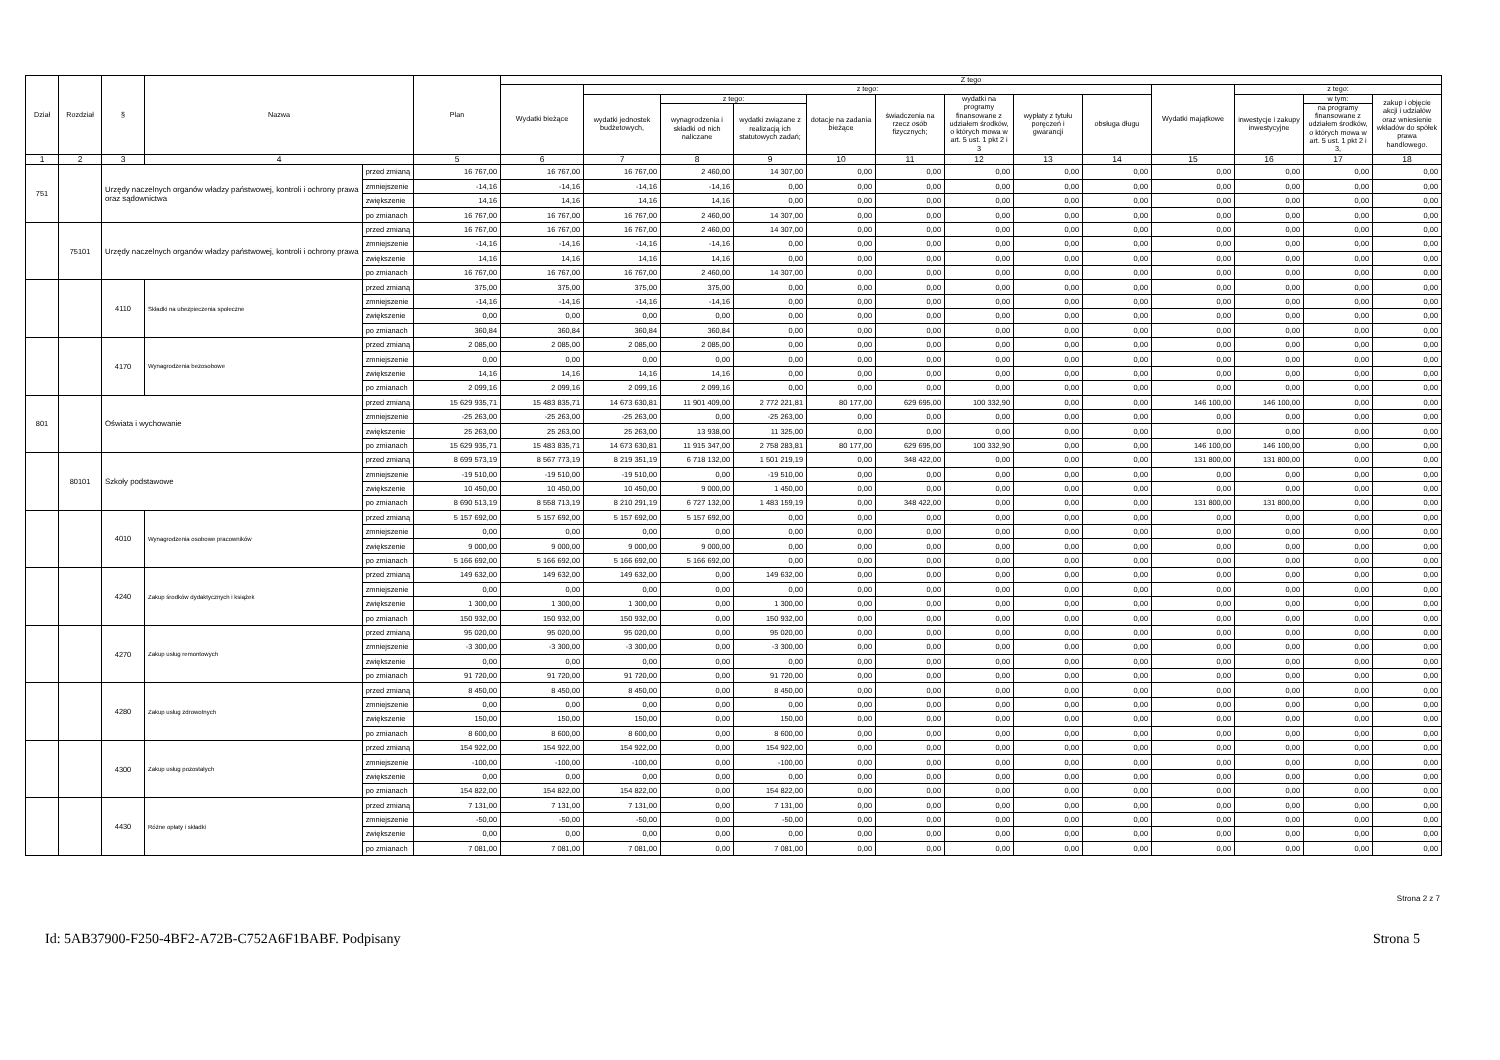| Dział | Rozdział | § | Nazwa | | Plan | Z tego | | | | | | | | | | | | |
| --- | --- | --- | --- | --- | --- | --- | --- | --- | --- | --- | --- | --- | --- | --- | --- | --- | --- | --- |
| | | | | | | Wydatki bieżące | z tego: | | | | | | | | Wydatki majątkowe | z tego: | | |
| | | | | | | | wydatki jednostek budżetowych, | z tego: | | dotacje na zadania bieżące | świadczenia na rzecz osób fizycznych; | wydatki na programy finansowane z udziałem środków, o których mowa w art. 5 ust. 1 pkt 2 i 3 | wypłaty z tytułu poręczeń i gwarancji | obsługa długu | | inwestycje i zakupy inwestycyjne | w tym: | zakup i objęcie akcji i udziałów oraz wniesienie wkładów do spółek prawa handlowego. |
| | | | | | | | | wynagrodzenia i składki od nich naliczane | wydatki związane z realizacją ich statutowych zadań; | | | | | | | | na programy finansowane z udziałem środków, o których mowa w art. 5 ust. 1 pkt 2 i 3, | |
| 1 | 2 | 3 | 4 | | 5 | 6 | 7 | 8 | 9 | 10 | 11 | 12 | 13 | 14 | 15 | 16 | 17 | 18 |
| 751 | | Urzędy naczelnych organów władzy państwowej, kontroli i ochrony prawa oraz sądownictwa | | przed zmianą | 16 767,00 | 16 767,00 | 16 767,00 | 2 460,00 | 14 307,00 | 0,00 | 0,00 | 0,00 | 0,00 | 0,00 | 0,00 | 0,00 | 0,00 | 0,00 |
| | | | | zmniejszenie | -14,16 | -14,16 | -14,16 | -14,16 | 0,00 | 0,00 | 0,00 | 0,00 | 0,00 | 0,00 | 0,00 | 0,00 | 0,00 | 0,00 |
| | | | | zwiększenie | 14,16 | 14,16 | 14,16 | 14,16 | 0,00 | 0,00 | 0,00 | 0,00 | 0,00 | 0,00 | 0,00 | 0,00 | 0,00 | 0,00 |
| | | | | po zmianach | 16 767,00 | 16 767,00 | 16 767,00 | 2 460,00 | 14 307,00 | 0,00 | 0,00 | 0,00 | 0,00 | 0,00 | 0,00 | 0,00 | 0,00 | 0,00 |
| | 75101 | Urzędy naczelnych organów władzy państwowej, kontroli i ochrony prawa | | przed zmianą | 16 767,00 | 16 767,00 | 16 767,00 | 2 460,00 | 14 307,00 | 0,00 | 0,00 | 0,00 | 0,00 | 0,00 | 0,00 | 0,00 | 0,00 | 0,00 |
| | | | | zmniejszenie | -14,16 | -14,16 | -14,16 | -14,16 | 0,00 | 0,00 | 0,00 | 0,00 | 0,00 | 0,00 | 0,00 | 0,00 | 0,00 | 0,00 |
| | | | | zwiększenie | 14,16 | 14,16 | 14,16 | 14,16 | 0,00 | 0,00 | 0,00 | 0,00 | 0,00 | 0,00 | 0,00 | 0,00 | 0,00 | 0,00 |
| | | | | po zmianach | 16 767,00 | 16 767,00 | 16 767,00 | 2 460,00 | 14 307,00 | 0,00 | 0,00 | 0,00 | 0,00 | 0,00 | 0,00 | 0,00 | 0,00 | 0,00 |
| | | 4110 | Składki na ubezpieczenia społeczne | przed zmianą | 375,00 | 375,00 | 375,00 | 375,00 | 0,00 | 0,00 | 0,00 | 0,00 | 0,00 | 0,00 | 0,00 | 0,00 | 0,00 | 0,00 |
| | | | | zmniejszenie | -14,16 | -14,16 | -14,16 | -14,16 | 0,00 | 0,00 | 0,00 | 0,00 | 0,00 | 0,00 | 0,00 | 0,00 | 0,00 | 0,00 |
| | | | | zwiększenie | 0,00 | 0,00 | 0,00 | 0,00 | 0,00 | 0,00 | 0,00 | 0,00 | 0,00 | 0,00 | 0,00 | 0,00 | 0,00 | 0,00 |
| | | | | po zmianach | 360,84 | 360,84 | 360,84 | 360,84 | 0,00 | 0,00 | 0,00 | 0,00 | 0,00 | 0,00 | 0,00 | 0,00 | 0,00 | 0,00 |
| | | 4170 | Wynagrodzenia bezosobowe | przed zmianą | 2 085,00 | 2 085,00 | 2 085,00 | 2 085,00 | 0,00 | 0,00 | 0,00 | 0,00 | 0,00 | 0,00 | 0,00 | 0,00 | 0,00 | 0,00 |
| | | | | zmniejszenie | 0,00 | 0,00 | 0,00 | 0,00 | 0,00 | 0,00 | 0,00 | 0,00 | 0,00 | 0,00 | 0,00 | 0,00 | 0,00 | 0,00 |
| | | | | zwiększenie | 14,16 | 14,16 | 14,16 | 14,16 | 0,00 | 0,00 | 0,00 | 0,00 | 0,00 | 0,00 | 0,00 | 0,00 | 0,00 | 0,00 |
| | | | | po zmianach | 2 099,16 | 2 099,16 | 2 099,16 | 2 099,16 | 0,00 | 0,00 | 0,00 | 0,00 | 0,00 | 0,00 | 0,00 | 0,00 | 0,00 | 0,00 |
| 801 | | Oświata i wychowanie | | przed zmianą | 15 629 935,71 | 15 483 835,71 | 14 673 630,81 | 11 901 409,00 | 2 772 221,81 | 80 177,00 | 629 695,00 | 100 332,90 | 0,00 | 0,00 | 146 100,00 | 146 100,00 | 0,00 | 0,00 |
| | | | | zmniejszenie | -25 263,00 | -25 263,00 | -25 263,00 | 0,00 | -25 263,00 | 0,00 | 0,00 | 0,00 | 0,00 | 0,00 | 0,00 | 0,00 | 0,00 | 0,00 |
| | | | | zwiększenie | 25 263,00 | 25 263,00 | 25 263,00 | 13 938,00 | 11 325,00 | 0,00 | 0,00 | 0,00 | 0,00 | 0,00 | 0,00 | 0,00 | 0,00 | 0,00 |
| | | | | po zmianach | 15 629 935,71 | 15 483 835,71 | 14 673 630,81 | 11 915 347,00 | 2 758 283,81 | 80 177,00 | 629 695,00 | 100 332,90 | 0,00 | 0,00 | 146 100,00 | 146 100,00 | 0,00 | 0,00 |
| | 80101 | Szkoły podstawowe | | przed zmianą | 8 699 573,19 | 8 567 773,19 | 8 219 351,19 | 6 718 132,00 | 1 501 219,19 | 0,00 | 348 422,00 | 0,00 | 0,00 | 0,00 | 131 800,00 | 131 800,00 | 0,00 | 0,00 |
| | | | | zmniejszenie | -19 510,00 | -19 510,00 | -19 510,00 | 0,00 | -19 510,00 | 0,00 | 0,00 | 0,00 | 0,00 | 0,00 | 0,00 | 0,00 | 0,00 | 0,00 |
| | | | | zwiększenie | 10 450,00 | 10 450,00 | 10 450,00 | 9 000,00 | 1 450,00 | 0,00 | 0,00 | 0,00 | 0,00 | 0,00 | 0,00 | 0,00 | 0,00 | 0,00 |
| | | | | po zmianach | 8 690 513,19 | 8 558 713,19 | 8 210 291,19 | 6 727 132,00 | 1 483 159,19 | 0,00 | 348 422,00 | 0,00 | 0,00 | 0,00 | 131 800,00 | 131 800,00 | 0,00 | 0,00 |
| | | 4010 | Wynagrodzenia osobowe pracowników | przed zmianą | 5 157 692,00 | 5 157 692,00 | 5 157 692,00 | 5 157 692,00 | 0,00 | 0,00 | 0,00 | 0,00 | 0,00 | 0,00 | 0,00 | 0,00 | 0,00 | 0,00 |
| | | | | zmniejszenie | 0,00 | 0,00 | 0,00 | 0,00 | 0,00 | 0,00 | 0,00 | 0,00 | 0,00 | 0,00 | 0,00 | 0,00 | 0,00 | 0,00 |
| | | | | zwiększenie | 9 000,00 | 9 000,00 | 9 000,00 | 9 000,00 | 0,00 | 0,00 | 0,00 | 0,00 | 0,00 | 0,00 | 0,00 | 0,00 | 0,00 | 0,00 |
| | | | | po zmianach | 5 166 692,00 | 5 166 692,00 | 5 166 692,00 | 5 166 692,00 | 0,00 | 0,00 | 0,00 | 0,00 | 0,00 | 0,00 | 0,00 | 0,00 | 0,00 | 0,00 |
| | | 4240 | Zakup środków dydaktycznych i książek | przed zmianą | 149 632,00 | 149 632,00 | 149 632,00 | 0,00 | 149 632,00 | 0,00 | 0,00 | 0,00 | 0,00 | 0,00 | 0,00 | 0,00 | 0,00 | 0,00 |
| | | | | zmniejszenie | 0,00 | 0,00 | 0,00 | 0,00 | 0,00 | 0,00 | 0,00 | 0,00 | 0,00 | 0,00 | 0,00 | 0,00 | 0,00 | 0,00 |
| | | | | zwiększenie | 1 300,00 | 1 300,00 | 1 300,00 | 0,00 | 1 300,00 | 0,00 | 0,00 | 0,00 | 0,00 | 0,00 | 0,00 | 0,00 | 0,00 | 0,00 |
| | | | | po zmianach | 150 932,00 | 150 932,00 | 150 932,00 | 0,00 | 150 932,00 | 0,00 | 0,00 | 0,00 | 0,00 | 0,00 | 0,00 | 0,00 | 0,00 | 0,00 |
| | | 4270 | Zakup usług remontowych | przed zmianą | 95 020,00 | 95 020,00 | 95 020,00 | 0,00 | 95 020,00 | 0,00 | 0,00 | 0,00 | 0,00 | 0,00 | 0,00 | 0,00 | 0,00 | 0,00 |
| | | | | zmniejszenie | -3 300,00 | -3 300,00 | -3 300,00 | 0,00 | -3 300,00 | 0,00 | 0,00 | 0,00 | 0,00 | 0,00 | 0,00 | 0,00 | 0,00 | 0,00 |
| | | | | zwiększenie | 0,00 | 0,00 | 0,00 | 0,00 | 0,00 | 0,00 | 0,00 | 0,00 | 0,00 | 0,00 | 0,00 | 0,00 | 0,00 | 0,00 |
| | | | | po zmianach | 91 720,00 | 91 720,00 | 91 720,00 | 0,00 | 91 720,00 | 0,00 | 0,00 | 0,00 | 0,00 | 0,00 | 0,00 | 0,00 | 0,00 | 0,00 |
| | | 4280 | Zakup usług zdrowotnych | przed zmianą | 8 450,00 | 8 450,00 | 8 450,00 | 0,00 | 8 450,00 | 0,00 | 0,00 | 0,00 | 0,00 | 0,00 | 0,00 | 0,00 | 0,00 | 0,00 |
| | | | | zmniejszenie | 0,00 | 0,00 | 0,00 | 0,00 | 0,00 | 0,00 | 0,00 | 0,00 | 0,00 | 0,00 | 0,00 | 0,00 | 0,00 | 0,00 |
| | | | | zwiększenie | 150,00 | 150,00 | 150,00 | 0,00 | 150,00 | 0,00 | 0,00 | 0,00 | 0,00 | 0,00 | 0,00 | 0,00 | 0,00 | 0,00 |
| | | | | po zmianach | 8 600,00 | 8 600,00 | 8 600,00 | 0,00 | 8 600,00 | 0,00 | 0,00 | 0,00 | 0,00 | 0,00 | 0,00 | 0,00 | 0,00 | 0,00 |
| | | 4300 | Zakup usług pozostałych | przed zmianą | 154 922,00 | 154 922,00 | 154 922,00 | 0,00 | 154 922,00 | 0,00 | 0,00 | 0,00 | 0,00 | 0,00 | 0,00 | 0,00 | 0,00 | 0,00 |
| | | | | zmniejszenie | -100,00 | -100,00 | -100,00 | 0,00 | -100,00 | 0,00 | 0,00 | 0,00 | 0,00 | 0,00 | 0,00 | 0,00 | 0,00 | 0,00 |
| | | | | zwiększenie | 0,00 | 0,00 | 0,00 | 0,00 | 0,00 | 0,00 | 0,00 | 0,00 | 0,00 | 0,00 | 0,00 | 0,00 | 0,00 | 0,00 |
| | | | | po zmianach | 154 822,00 | 154 822,00 | 154 822,00 | 0,00 | 154 822,00 | 0,00 | 0,00 | 0,00 | 0,00 | 0,00 | 0,00 | 0,00 | 0,00 | 0,00 |
| | | 4430 | Różne opłaty i składki | przed zmianą | 7 131,00 | 7 131,00 | 7 131,00 | 0,00 | 7 131,00 | 0,00 | 0,00 | 0,00 | 0,00 | 0,00 | 0,00 | 0,00 | 0,00 | 0,00 |
| | | | | zmniejszenie | -50,00 | -50,00 | -50,00 | 0,00 | -50,00 | 0,00 | 0,00 | 0,00 | 0,00 | 0,00 | 0,00 | 0,00 | 0,00 | 0,00 |
| | | | | zwiększenie | 0,00 | 0,00 | 0,00 | 0,00 | 0,00 | 0,00 | 0,00 | 0,00 | 0,00 | 0,00 | 0,00 | 0,00 | 0,00 | 0,00 |
| | | | | po zmianach | 7 081,00 | 7 081,00 | 7 081,00 | 0,00 | 7 081,00 | 0,00 | 0,00 | 0,00 | 0,00 | 0,00 | 0,00 | 0,00 | 0,00 | 0,00 |
Strona 2 z 7
Id: 5AB37900-F250-4BF2-A72B-C752A6F1BABF. Podpisany Strona 5